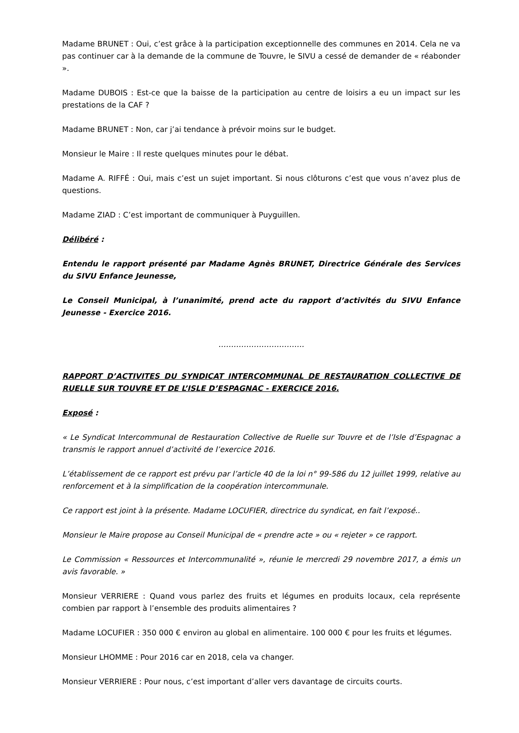Madame BRUNET : Oui, c’est grâce à la participation exceptionnelle des communes en 2014. Cela ne va pas continuer car à la demande de la commune de Touvre, le SIVU a cessé de demander de « réabonder ».
Madame DUBOIS : Est-ce que la baisse de la participation au centre de loisirs a eu un impact sur les prestations de la CAF ?
Madame BRUNET : Non, car j’ai tendance à prévoir moins sur le budget.
Monsieur le Maire : Il reste quelques minutes pour le débat.
Madame A. RIFFÉ : Oui, mais c’est un sujet important. Si nous clôturons c’est que vous n’avez plus de questions.
Madame ZIAD : C’est important de communiquer à Puyguillen.
Délibéré :
Entendu le rapport présenté par Madame Agnès BRUNET, Directrice Générale des Services du SIVU Enfance Jeunesse,
Le Conseil Municipal, à l’unanimité, prend acte du rapport d’activités du SIVU Enfance Jeunesse - Exercice 2016.
…………………………….
RAPPORT D’ACTIVITES DU SYNDICAT INTERCOMMUNAL DE RESTAURATION COLLECTIVE DE RUELLE SUR TOUVRE ET DE L’ISLE D’ESPAGNAC - EXERCICE 2016.
Exposé :
« Le Syndicat Intercommunal de Restauration Collective de Ruelle sur Touvre et de l’Isle d’Espagnac a transmis le rapport annuel d’activité de l’exercice 2016.
L’établissement de ce rapport est prévu par l’article 40 de la loi n° 99-586 du 12 juillet 1999, relative au renforcement et à la simplification de la coopération intercommunale.
Ce rapport est joint à la présente. Madame LOCUFIER, directrice du syndicat, en fait l’exposé..
Monsieur le Maire propose au Conseil Municipal de « prendre acte » ou « rejeter » ce rapport.
Le Commission « Ressources et Intercommunalité », réunie le mercredi 29 novembre 2017, a émis un avis favorable. »
Monsieur VERRIERE : Quand vous parlez des fruits et légumes en produits locaux, cela représente combien par rapport à l’ensemble des produits alimentaires ?
Madame LOCUFIER : 350 000 € environ au global en alimentaire. 100 000 € pour les fruits et légumes.
Monsieur LHOMME : Pour 2016 car en 2018, cela va changer.
Monsieur VERRIERE : Pour nous, c’est important d’aller vers davantage de circuits courts.